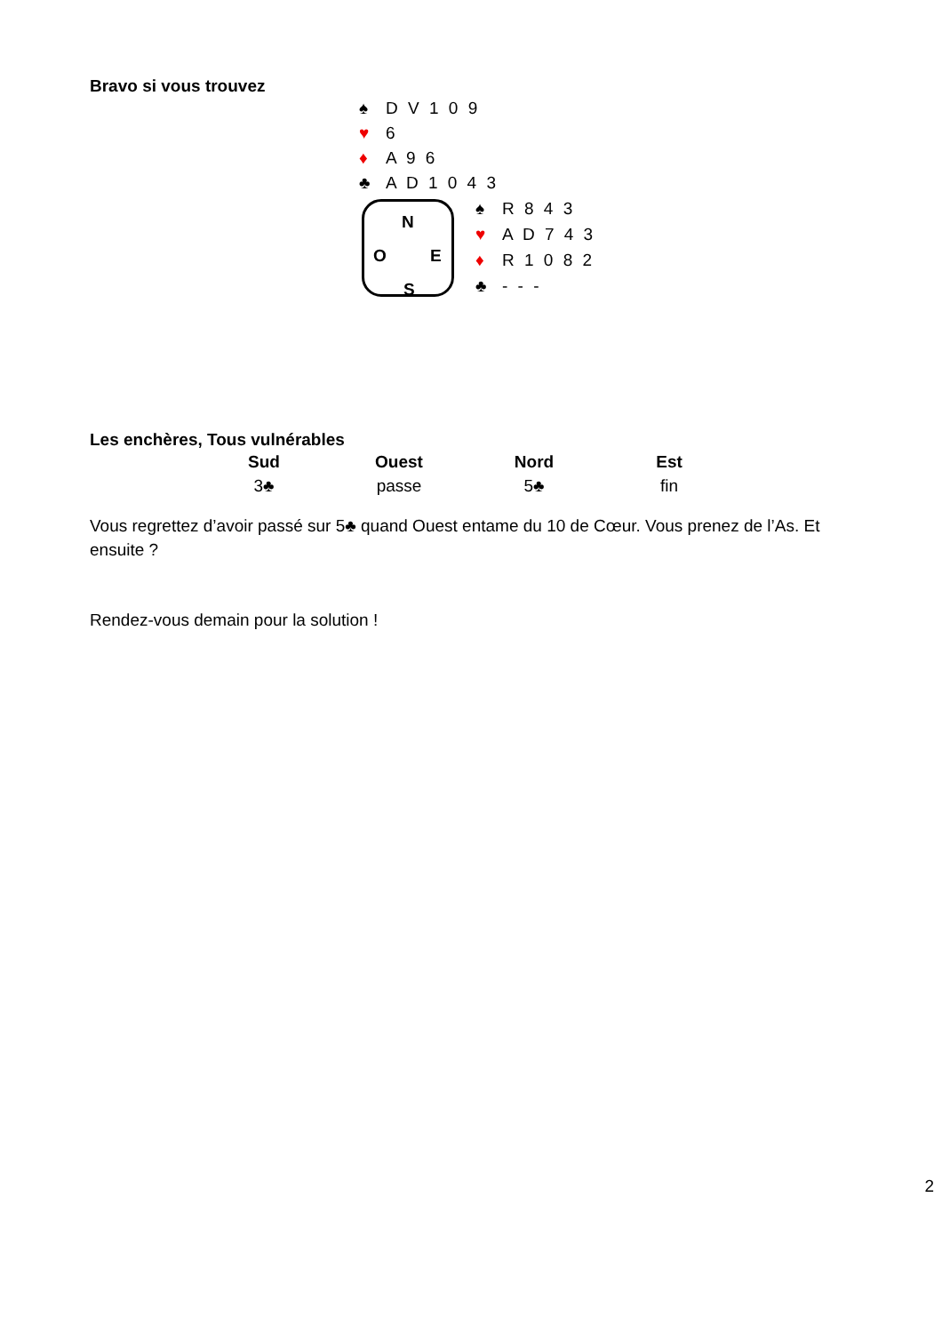Bravo si vous trouvez
♠ D V 1 0 9
♥ 6
♦ A 9 6
♣ A D 1 0 4 3
N
O E
S
♠ R 8 4 3
♥ A D 7 4 3
♦ R 1 0 8 2
♣ - - -
Les enchères, Tous vulnérables
| Sud | Ouest | Nord | Est |
| --- | --- | --- | --- |
| 3♣ | passe | 5♣ | fin |
Vous regrettez d’avoir passé sur 5♣ quand Ouest entame du 10 de Cœur. Vous prenez de l’As. Et ensuite ?
Rendez-vous demain pour la solution !
2